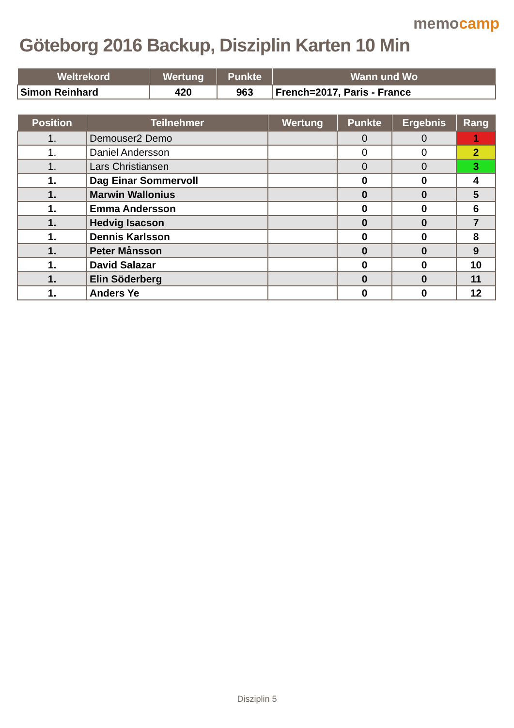Göteborg 2016 Backup, Disziplin Karten 10 Min
memocamp
| Weltrekord | Wertung | Punkte | Wann und Wo |
| --- | --- | --- | --- |
| Simon Reinhard | 420 | 963 | French=2017, Paris - France |
| Position | Teilnehmer | Wertung | Punkte | Ergebnis | Rang |
| --- | --- | --- | --- | --- | --- |
| 1. | Demouser2 Demo | | 0 | 0 | 1 |
| 1. | Daniel Andersson | | 0 | 0 | 2 |
| 1. | Lars Christiansen | | 0 | 0 | 3 |
| 1. | Dag Einar Sommervoll | | 0 | 0 | 4 |
| 1. | Marwin Wallonius | | 0 | 0 | 5 |
| 1. | Emma Andersson | | 0 | 0 | 6 |
| 1. | Hedvig Isacson | | 0 | 0 | 7 |
| 1. | Dennis Karlsson | | 0 | 0 | 8 |
| 1. | Peter Månsson | | 0 | 0 | 9 |
| 1. | David Salazar | | 0 | 0 | 10 |
| 1. | Elin Söderberg | | 0 | 0 | 11 |
| 1. | Anders Ye | | 0 | 0 | 12 |
Disziplin 5